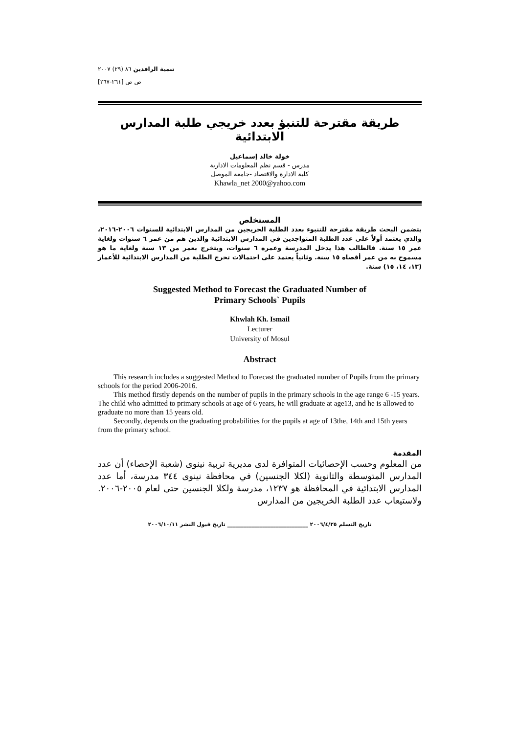تنمية الرافدين ٨٦ (٢٩) ٢٠٠٧
ص ص [٢٦١-٢٦٧]
طريقة مقترحة للتنبؤ بعدد خريجي طلبة المدارس الابتدائية
خولة خالد إسماعيل
مدرس - قسم نظم المعلومات الادارية
كلية الادارة والاقتصاد -جامعة الموصل
Khawla_net 2000@yahoo.com
المستخلص
يتضمن البحث طريقة مقترحة للتنبوء بعدد الطلبة الخريجين من المدارس الابتدائية للسنوات ٢٠٠٦-٢٠١٦، والذي يعتمد أولاً على عدد الطلبة المتواجدين في المدارس الابتدائية والذين هم من عمر ٦ سنوات ولغاية عمر ١٥ سنة. فالطالب هذا يدخل المدرسة وعمره ٦ سنوات، ويتخرج بعمر من ١٣ سنة ولغاية ما هو مسموح به من عمر أقصاه ١٥ سنة. وثانياً يعتمد على احتمالات تخرج الطلبة من المدارس الابتدائية للأعمار (١٣، ١٤، ١٥) سنة.
Suggested Method to Forecast the Graduated Number of
Primary Schools` Pupils
Khwlah Kh. Ismail
Lecturer
University of Mosul
Abstract
This research includes a suggested Method to Forecast the graduated number of Pupils from the primary schools for the period 2006-2016.
This method firstly depends on the number of pupils in the primary schools in the age range 6 -15 years. The child who admitted to primary schools at age of 6 years, he will graduate at age13, and he is allowed to graduate no more than 15 years old.
Secondly, depends on the graduating probabilities for the pupils at age of 13the, 14th and 15th years from the primary school.
المقدمة
من المعلوم وحسب الإحصائيات المتوافرة لدى مديرية تربية نينوى (شعبة الإحصاء) أن عدد المدارس المتوسطة والثانوية (لكلا الجنسين) في محافظة نينوى ٣٤٤ مدرسة، أما عدد المدارس الابتدائية في المحافظة هو ١٢٣٧، مدرسة ولكلا الجنسين حتى لعام ٢٠٠٥-٢٠٠٦. ولاستيعاب عدد الطلبة الخريجين من المدارس
تاريخ التسلم ٢٠٠٦/٤/٢٥ ______________________________ تاريخ قبول النشر ٢٠٠٦/١٠/١١